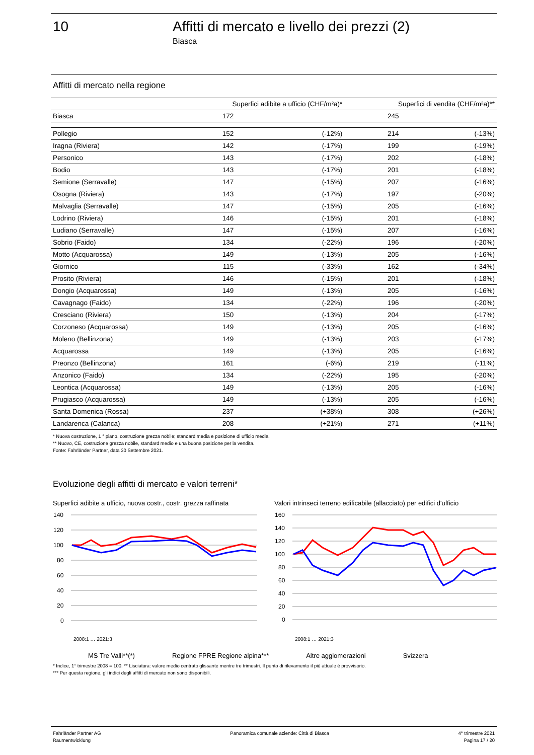10 Affitti di mercato e livello dei prezzi (2)
Biasca
Affitti di mercato nella regione
| | Superfici adibite a ufficio (CHF/m²a)* | | Superfici di vendita (CHF/m²a)** | |
| --- | --- | --- | --- | --- |
| Biasca | 172 | | 245 | |
| Pollegio | 152 | (-12%) | 214 | (-13%) |
| Iragna (Riviera) | 142 | (-17%) | 199 | (-19%) |
| Personico | 143 | (-17%) | 202 | (-18%) |
| Bodio | 143 | (-17%) | 201 | (-18%) |
| Semione (Serravalle) | 147 | (-15%) | 207 | (-16%) |
| Osogna (Riviera) | 143 | (-17%) | 197 | (-20%) |
| Malvaglia (Serravalle) | 147 | (-15%) | 205 | (-16%) |
| Lodrino (Riviera) | 146 | (-15%) | 201 | (-18%) |
| Ludiano (Serravalle) | 147 | (-15%) | 207 | (-16%) |
| Sobrio (Faido) | 134 | (-22%) | 196 | (-20%) |
| Motto (Acquarossa) | 149 | (-13%) | 205 | (-16%) |
| Giornico | 115 | (-33%) | 162 | (-34%) |
| Prosito (Riviera) | 146 | (-15%) | 201 | (-18%) |
| Dongio (Acquarossa) | 149 | (-13%) | 205 | (-16%) |
| Cavagnago (Faido) | 134 | (-22%) | 196 | (-20%) |
| Cresciano (Riviera) | 150 | (-13%) | 204 | (-17%) |
| Corzoneso (Acquarossa) | 149 | (-13%) | 205 | (-16%) |
| Moleno (Bellinzona) | 149 | (-13%) | 203 | (-17%) |
| Acquarossa | 149 | (-13%) | 205 | (-16%) |
| Preonzo (Bellinzona) | 161 | (-6%) | 219 | (-11%) |
| Anzonico (Faido) | 134 | (-22%) | 195 | (-20%) |
| Leontica (Acquarossa) | 149 | (-13%) | 205 | (-16%) |
| Prugiasco (Acquarossa) | 149 | (-13%) | 205 | (-16%) |
| Santa Domenica (Rossa) | 237 | (+38%) | 308 | (+26%) |
| Landarenca (Calanca) | 208 | (+21%) | 271 | (+11%) |
* Nuova costruzione, 1 ° piano, costruzione grezza nobile; standard media e posizione di ufficio media.
** Nuovo, CE, costruzione grezza nobile, standard medio e una buona posizione per la vendita.
Fonte: Fahrländer Partner, data 30 Settembre 2021.
Evoluzione degli affitti di mercato e valori terreni*
Superfici adibite a ufficio, nuova costr., costr. grezza raffinata
140
120
100
80
60
40
20
0
2008:1 … 2021:3
Valori intrinseci terreno edificabile (allacciato) per edifici d'ufficio
160
140
120
100
80
60
40
20
0
2008:1 … 2021:3
MS Tre Valli**(*) Regione FPRE Regione alpina*** Altre agglomerazioni Svizzera
* Indice, 1° trimestre 2008 = 100. ** Lisciatura: valore medio centrato glissante mentre tre trimestri. Il punto di rilevamento il più attuale è provvisorio.
*** Per questa regione, gli indici degli affitti di mercato non sono disponibili.
Fahrländer Partner AG
Raumentwicklung
Panoramica comunale aziende: Città di Biasca
4° trimestre 2021
Pagina 17 / 20